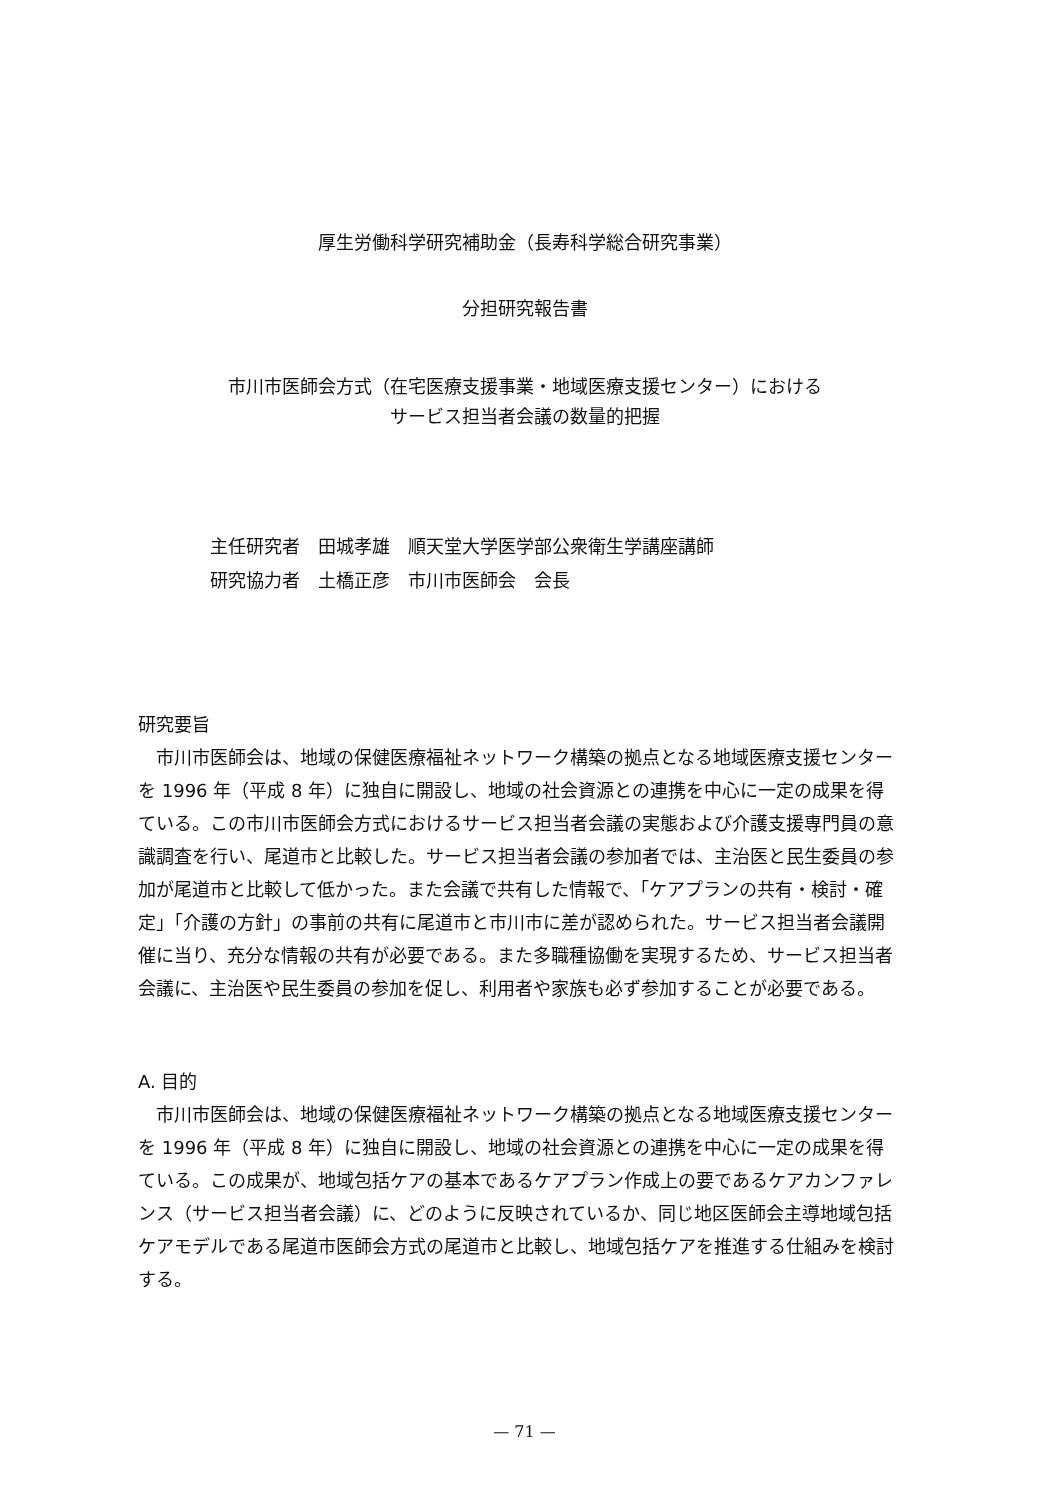厚生労働科学研究補助金（長寿科学総合研究事業）
分担研究報告書
市川市医師会方式（在宅医療支援事業・地域医療支援センター）における
サービス担当者会議の数量的把握
主任研究者　田城孝雄　順天堂大学医学部公衆衛生学講座講師
研究協力者　土橋正彦　市川市医師会　会長
研究要旨
　市川市医師会は、地域の保健医療福祉ネットワーク構築の拠点となる地域医療支援センターを 1996 年（平成 8 年）に独自に開設し、地域の社会資源との連携を中心に一定の成果を得ている。この市川市医師会方式におけるサービス担当者会議の実態および介護支援専門員の意識調査を行い、尾道市と比較した。サービス担当者会議の参加者では、主治医と民生委員の参加が尾道市と比較して低かった。また会議で共有した情報で、「ケアプランの共有・検討・確定」「介護の方針」の事前の共有に尾道市と市川市に差が認められた。サービス担当者会議開催に当り、充分な情報の共有が必要である。また多職種協働を実現するため、サービス担当者会議に、主治医や民生委員の参加を促し、利用者や家族も必ず参加することが必要である。
A. 目的
　市川市医師会は、地域の保健医療福祉ネットワーク構築の拠点となる地域医療支援センターを 1996 年（平成 8 年）に独自に開設し、地域の社会資源との連携を中心に一定の成果を得ている。この成果が、地域包括ケアの基本であるケアプラン作成上の要であるケアカンファレンス（サービス担当者会議）に、どのように反映されているか、同じ地区医師会主導地域包括ケアモデルである尾道市医師会方式の尾道市と比較し、地域包括ケアを推進する仕組みを検討する。
— 71 —